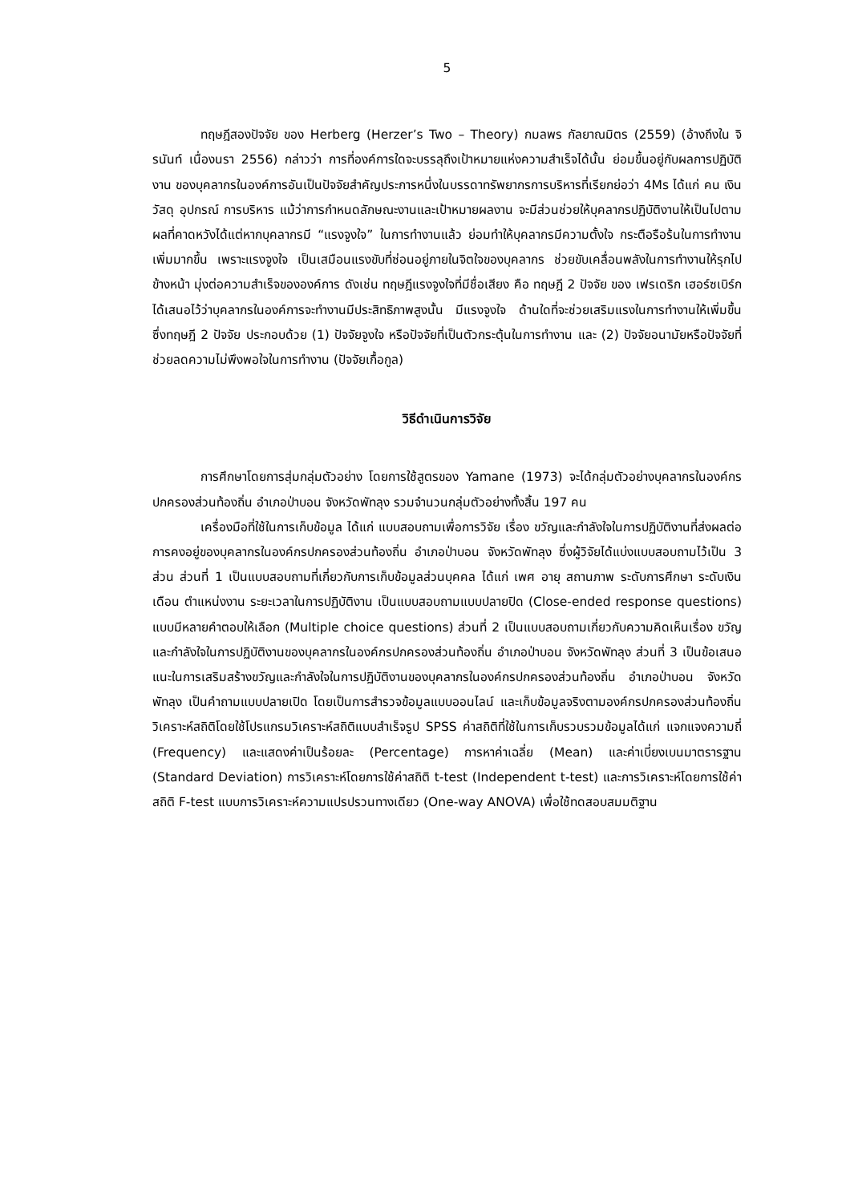5
ทฤษฎีสองปัจจัย ของ Herberg (Herzer’s Two – Theory) กมลพร กัลยาณมิตร (2559) (อ้างถึงใน จิรนันท์ เนื่องนรา 2556) กล่าวว่า การที่องค์การใดจะบรรลุถึงเป้าหมายแห่งความสำเร็จได้นั้น ย่อมขึ้นอยู่กับผลการปฏิบัติงาน ของบุคลากรในองค์การอันเป็นปัจจัยสำคัญประการหนึ่งในบรรดาทรัพยากรการบริหารที่เรียกย่อว่า 4Ms ได้แก่ คน เงิน วัสดุ อุปกรณ์ การบริหาร แม้ว่าการกำหนดลักษณะงานและเป้าหมายผลงาน จะมีส่วนช่วยให้บุคลากรปฏิบัติงานให้เป็นไปตามผลที่คาดหวังได้แต่หากบุคลากรมี “แรงจูงใจ” ในการทำงานแล้ว ย่อมทำให้บุคลากรมีความตั้งใจ กระตือรือร้นในการทำงานเพิ่มมากขึ้น เพราะแรงจูงใจ เป็นเสมือนแรงขับที่ซ่อนอยู่ภายในจิตใจของบุคลากร ช่วยขับเคลื่อนพลังในการทำงานให้รุกไปข้างหน้า มุ่งต่อความสำเร็จขององค์การ ดังเช่น ทฤษฎีแรงจูงใจที่มีชื่อเสียง คือ ทฤษฎี 2 ปัจจัย ของ เฟรเดริก เฮอร์ซเบิร์ก ได้เสนอไว้ว่าบุคลากรในองค์การจะทำงานมีประสิทธิภาพสูงนั้น มีแรงจูงใจ ด้านใดที่จะช่วยเสริมแรงในการทำงานให้เพิ่มขึ้น ซึ่งทฤษฎี 2 ปัจจัย ประกอบด้วย (1) ปัจจัยจูงใจ หรือปัจจัยที่เป็นตัวกระตุ้นในการทำงาน และ (2) ปัจจัยอนามัยหรือปัจจัยที่ช่วยลดความไม่พึงพอใจในการทำงาน (ปัจจัยเกื้อกูล)
วิธีดำเนินการวิจัย
การศึกษาโดยการสุ่มกลุ่มตัวอย่าง โดยการใช้สูตรของ Yamane (1973) จะได้กลุ่มตัวอย่างบุคลากรในองค์กรปกครองส่วนท้องถิ่น อำเภอป่าบอน จังหวัดพัทลุง รวมจำนวนกลุ่มตัวอย่างทั้งสิ้น 197 คน
เครื่องมือที่ใช้ในการเก็บข้อมูล ได้แก่ แบบสอบถามเพื่อการวิจัย เรื่อง ขวัญและกำลังใจในการปฏิบัติงานที่ส่งผลต่อการคงอยู่ของบุคลากรในองค์กรปกครองส่วนท้องถิ่น อำเภอป่าบอน จังหวัดพัทลุง ซึ่งผู้วิจัยได้แบ่งแบบสอบถามไว้เป็น 3 ส่วน ส่วนที่ 1 เป็นแบบสอบถามที่เกี่ยวกับการเก็บข้อมูลส่วนบุคคล ได้แก่ เพศ อายุ สถานภาพ ระดับการศึกษา ระดับเงินเดือน ตำแหน่งงาน ระยะเวลาในการปฏิบัติงาน เป็นแบบสอบถามแบบปลายปิด (Close-ended response questions) แบบมีหลายคำตอบให้เลือก (Multiple choice questions) ส่วนที่ 2 เป็นแบบสอบถามเกี่ยวกับความคิดเห็นเรื่อง ขวัญและกำลังใจในการปฏิบัติงานของบุคลากรในองค์กรปกครองส่วนท้องถิ่น อำเภอป่าบอน จังหวัดพัทลุง ส่วนที่ 3 เป็นข้อเสนอแนะในการเสริมสร้างขวัญและกำลังใจในการปฏิบัติงานของบุคลากรในองค์กรปกครองส่วนท้องถิ่น อำเภอป่าบอน จังหวัดพัทลุง เป็นคำถามแบบปลายเปิด โดยเป็นการสำรวจข้อมูลแบบออนไลน์ และเก็บข้อมูลจริงตามองค์กรปกครองส่วนท้องถิ่น วิเคราะห์สถิติโดยใช้โปรแกรมวิเคราะห์สถิติแบบสำเร็จรูป SPSS ค่าสถิติที่ใช้ในการเก็บรวบรวมข้อมูลได้แก่ แจกแจงความถี่ (Frequency) และแสดงค่าเป็นร้อยละ (Percentage) การหาค่าเฉลี่ย (Mean) และค่าเบี่ยงเบนมาตรารฐาน (Standard Deviation) การวิเคราะห์โดยการใช้ค่าสถิติ t-test (Independent t-test) และการวิเคราะห์โดยการใช้ค่าสถิติ F-test แบบการวิเคราะห์ความแปรปรวนทางเดียว (One-way ANOVA) เพื่อใช้ทดสอบสมมติฐาน